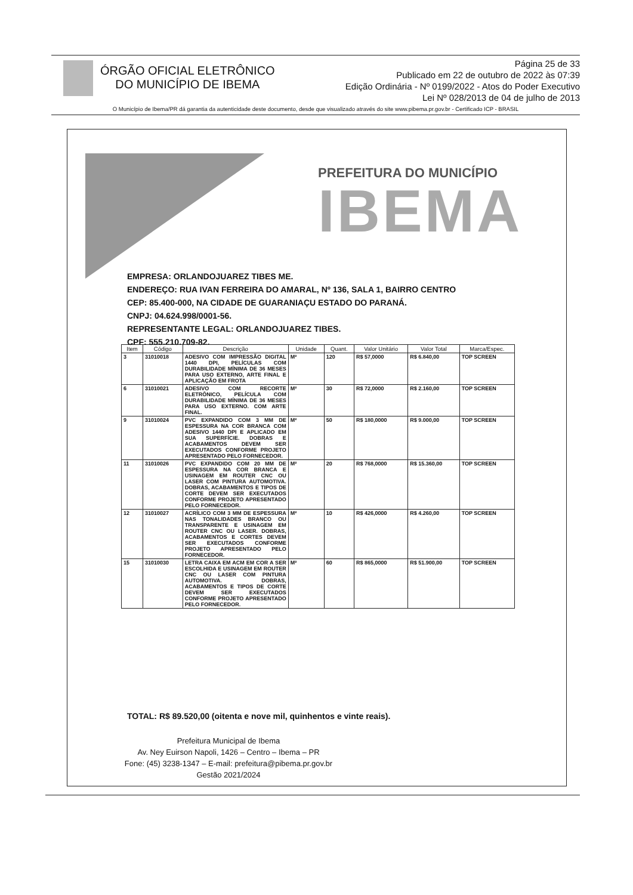ÓRGÃO OFICIAL ELETRÔNICO
DO MUNICÍPIO DE IBEMA
Página 25 de 33
Publicado em 22 de outubro de 2022 às 07:39
Edição Ordinária - Nº 0199/2022 - Atos do Poder Executivo
Lei Nº 028/2013 de 04 de julho de 2013
O Município de Ibema/PR dá garantia da autenticidade deste documento, desde que visualizado através do site www.pibema.pr.gov.br - Certificado ICP - BRASIL
PREFEITURA DO MUNICÍPIO
IBEMA
EMPRESA: ORLANDOJUAREZ TIBES ME.
ENDEREÇO: RUA IVAN FERREIRA DO AMARAL, Nº 136, SALA 1, BAIRRO CENTRO
CEP: 85.400-000, NA CIDADE DE GUARANIAÇU ESTADO DO PARANÁ.
CNPJ: 04.624.998/0001-56.
REPRESENTANTE LEGAL: ORLANDOJUAREZ TIBES.
CPF: 555.210.709-82.
| Item | Código | Descrição | Unidade | Quant. | Valor Unitário | Valor Total | Marca/Espec. |
| --- | --- | --- | --- | --- | --- | --- | --- |
| 3 | 31010018 | ADESIVO COM IMPRESSÃO DIGITAL 1440 DPI, PELÍCULAS COM DURABILIDADE MÍNIMA DE 36 MESES PARA USO EXTERNO, ARTE FINAL E APLICAÇÃO EM FROTA | M² | 120 | R$ 57,0000 | R$ 6.840,00 | TOP SCREEN |
| 6 | 31010021 | ADESIVO COM RECORTE ELETRÔNICO, PELÍCULA COM DURABILIDADE MÍNIMA DE 36 MESES PARA USO EXTERNO. COM ARTE FINAL. | M² | 30 | R$ 72,0000 | R$ 2.160,00 | TOP SCREEN |
| 9 | 31010024 | PVC EXPANDIDO COM 3 MM DE ESPESSURA NA COR BRANCA COM ADESIVO 1440 DPI E APLICADO EM SUA SUPERFÍCIE. DOBRAS E ACABAMENTOS DEVEM SER EXECUTADOS CONFORME PROJETO APRESENTADO PELO FORNECEDOR. | M² | 50 | R$ 180,0000 | R$ 9.000,00 | TOP SCREEN |
| 11 | 31010026 | PVC EXPANDIDO COM 20 MM DE ESPESSURA NA COR BRANCA E USINAGEM EM ROUTER CNC OU LASER COM PINTURA AUTOMOTIVA. DOBRAS, ACABAMENTOS E TIPOS DE CORTE DEVEM SER EXECUTADOS CONFORME PROJETO APRESENTADO PELO FORNECEDOR. | M² | 20 | R$ 768,0000 | R$ 15.360,00 | TOP SCREEN |
| 12 | 31010027 | ACRÍLICO COM 3 MM DE ESPESSURA NAS TONALIDADES BRANCO OU TRANSPARENTE E USINAGEM EM ROUTER CNC OU LASER. DOBRAS, ACABAMENTOS E CORTES DEVEM SER EXECUTADOS CONFORME PROJETO APRESENTADO PELO FORNECEDOR. | M² | 10 | R$ 426,0000 | R$ 4.260,00 | TOP SCREEN |
| 15 | 31010030 | LETRA CAIXA EM ACM EM COR A SER ESCOLHIDA E USINAGEM EM ROUTER CNC OU LASER COM PINTURA AUTOMOTIVA. DOBRAS, ACABAMENTOS E TIPOS DE CORTE DEVEM SER EXECUTADOS CONFORME PROJETO APRESENTADO PELO FORNECEDOR. | M² | 60 | R$ 865,0000 | R$ 51.900,00 | TOP SCREEN |
TOTAL: R$ 89.520,00 (oitenta e nove mil, quinhentos e vinte reais).
Prefeitura Municipal de Ibema
Av. Ney Euirson Napoli, 1426 – Centro – Ibema – PR
Fone: (45) 3238-1347 – E-mail: prefeitura@pibema.pr.gov.br
Gestão 2021/2024